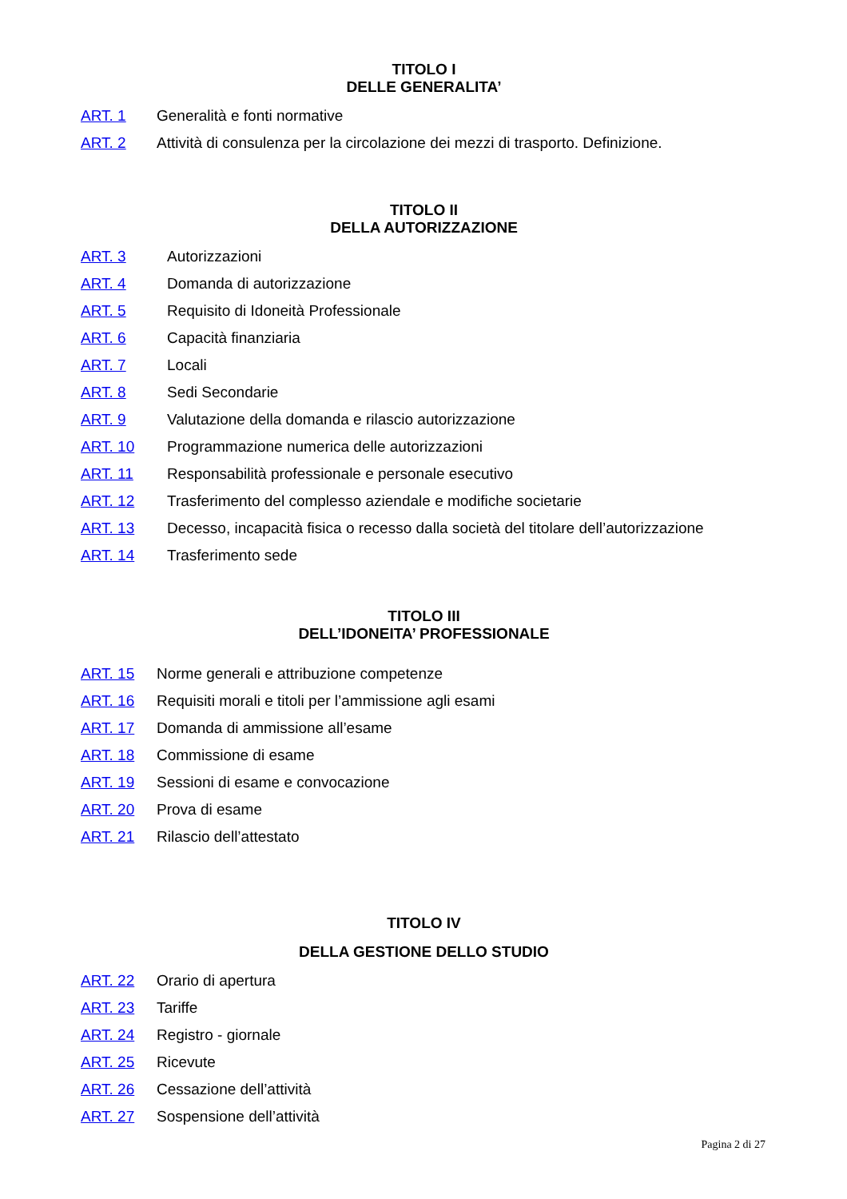TITOLO I
DELLE GENERALITA’
ART. 1 Generalità e fonti normative
ART. 2 Attività di consulenza per la circolazione dei mezzi di trasporto. Definizione.
TITOLO II
DELLA AUTORIZZAZIONE
ART. 3 Autorizzazioni
ART. 4 Domanda di autorizzazione
ART. 5 Requisito di Idoneità Professionale
ART. 6 Capacità finanziaria
ART. 7 Locali
ART. 8 Sedi Secondarie
ART. 9 Valutazione della domanda e rilascio autorizzazione
ART. 10 Programmazione numerica delle autorizzazioni
ART. 11 Responsabilità professionale e personale esecutivo
ART. 12 Trasferimento del complesso aziendale e modifiche societarie
ART. 13 Decesso, incapacità fisica o recesso dalla società del titolare dell’autorizzazione
ART. 14 Trasferimento sede
TITOLO III
DELL’IDONEITA’ PROFESSIONALE
ART. 15 Norme generali e attribuzione competenze
ART. 16 Requisiti morali e titoli per l’ammissione agli esami
ART. 17 Domanda di ammissione all’esame
ART. 18 Commissione di esame
ART. 19 Sessioni di esame e convocazione
ART. 20 Prova di esame
ART. 21 Rilascio dell’attestato
TITOLO IV
DELLA GESTIONE DELLO STUDIO
ART. 22 Orario di apertura
ART. 23 Tariffe
ART. 24 Registro - giornale
ART. 25 Ricevute
ART. 26 Cessazione dell’attività
ART. 27 Sospensione dell’attività
Pagina 2 di 27